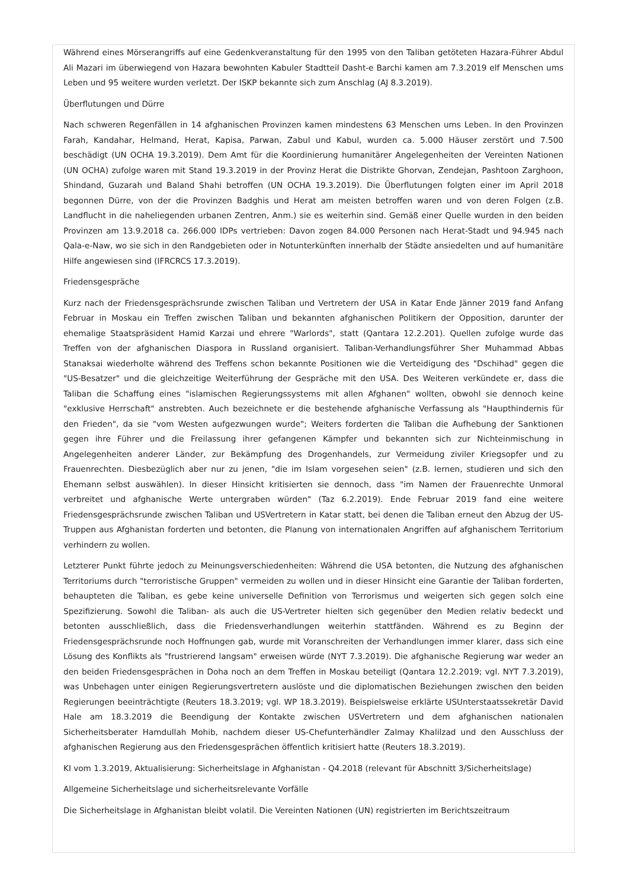Während eines Mörserangriffs auf eine Gedenkveranstaltung für den 1995 von den Taliban getöteten Hazara-Führer Abdul Ali Mazari im überwiegend von Hazara bewohnten Kabuler Stadtteil Dasht-e Barchi kamen am 7.3.2019 elf Menschen ums Leben und 95 weitere wurden verletzt. Der ISKP bekannte sich zum Anschlag (AJ 8.3.2019).
Überflutungen und Dürre
Nach schweren Regenfällen in 14 afghanischen Provinzen kamen mindestens 63 Menschen ums Leben. In den Provinzen Farah, Kandahar, Helmand, Herat, Kapisa, Parwan, Zabul und Kabul, wurden ca. 5.000 Häuser zerstört und 7.500 beschädigt (UN OCHA 19.3.2019). Dem Amt für die Koordinierung humanitärer Angelegenheiten der Vereinten Nationen (UN OCHA) zufolge waren mit Stand 19.3.2019 in der Provinz Herat die Distrikte Ghorvan, Zendejan, Pashtoon Zarghoon, Shindand, Guzarah und Baland Shahi betroffen (UN OCHA 19.3.2019). Die Überflutungen folgten einer im April 2018 begonnen Dürre, von der die Provinzen Badghis und Herat am meisten betroffen waren und von deren Folgen (z.B. Landflucht in die naheliegenden urbanen Zentren, Anm.) sie es weiterhin sind. Gemäß einer Quelle wurden in den beiden Provinzen am 13.9.2018 ca. 266.000 IDPs vertrieben: Davon zogen 84.000 Personen nach Herat-Stadt und 94.945 nach Qala-e-Naw, wo sie sich in den Randgebieten oder in Notunterkünften innerhalb der Städte ansiedelten und auf humanitäre Hilfe angewiesen sind (IFRCRCS 17.3.2019).
Friedensgespräche
Kurz nach der Friedensgesprächsrunde zwischen Taliban und Vertretern der USA in Katar Ende Jänner 2019 fand Anfang Februar in Moskau ein Treffen zwischen Taliban und bekannten afghanischen Politikern der Opposition, darunter der ehemalige Staatspräsident Hamid Karzai und ehrere "Warlords", statt (Qantara 12.2.201). Quellen zufolge wurde das Treffen von der afghanischen Diaspora in Russland organisiert. Taliban-Verhandlungsführer Sher Muhammad Abbas Stanaksai wiederholte während des Treffens schon bekannte Positionen wie die Verteidigung des "Dschihad" gegen die "US-Besatzer" und die gleichzeitige Weiterführung der Gespräche mit den USA. Des Weiteren verkündete er, dass die Taliban die Schaffung eines "islamischen Regierungssystems mit allen Afghanen" wollten, obwohl sie dennoch keine "exklusive Herrschaft" anstrebten. Auch bezeichnete er die bestehende afghanische Verfassung als "Haupthindernis für den Frieden", da sie "vom Westen aufgezwungen wurde"; Weiters forderten die Taliban die Aufhebung der Sanktionen gegen ihre Führer und die Freilassung ihrer gefangenen Kämpfer und bekannten sich zur Nichteinmischung in Angelegenheiten anderer Länder, zur Bekämpfung des Drogenhandels, zur Vermeidung ziviler Kriegsopfer und zu Frauenrechten. Diesbezüglich aber nur zu jenen, "die im Islam vorgesehen seien" (z.B. lernen, studieren und sich den Ehemann selbst auswählen). In dieser Hinsicht kritisierten sie dennoch, dass "im Namen der Frauenrechte Unmoral verbreitet und afghanische Werte untergraben würden" (Taz 6.2.2019). Ende Februar 2019 fand eine weitere Friedensgesprächsrunde zwischen Taliban und USVertretern in Katar statt, bei denen die Taliban erneut den Abzug der US-Truppen aus Afghanistan forderten und betonten, die Planung von internationalen Angriffen auf afghanischem Territorium verhindern zu wollen.
Letzterer Punkt führte jedoch zu Meinungsverschiedenheiten: Während die USA betonten, die Nutzung des afghanischen Territoriums durch "terroristische Gruppen" vermeiden zu wollen und in dieser Hinsicht eine Garantie der Taliban forderten, behaupteten die Taliban, es gebe keine universelle Definition von Terrorismus und weigerten sich gegen solch eine Spezifizierung. Sowohl die Taliban- als auch die US-Vertreter hielten sich gegenüber den Medien relativ bedeckt und betonten ausschließlich, dass die Friedensverhandlungen weiterhin stattfänden. Während es zu Beginn der Friedensgesprächsrunde noch Hoffnungen gab, wurde mit Voranschreiten der Verhandlungen immer klarer, dass sich eine Lösung des Konflikts als "frustrierend langsam" erweisen würde (NYT 7.3.2019). Die afghanische Regierung war weder an den beiden Friedensgesprächen in Doha noch an dem Treffen in Moskau beteiligt (Qantara 12.2.2019; vgl. NYT 7.3.2019), was Unbehagen unter einigen Regierungsvertretern auslöste und die diplomatischen Beziehungen zwischen den beiden Regierungen beeinträchtigte (Reuters 18.3.2019; vgl. WP 18.3.2019). Beispielsweise erklärte USUnterstaatssekretär David Hale am 18.3.2019 die Beendigung der Kontakte zwischen USVertretern und dem afghanischen nationalen Sicherheitsberater Hamdullah Mohib, nachdem dieser US-Chefunterhändler Zalmay Khalilzad und den Ausschluss der afghanischen Regierung aus den Friedensgesprächen öffentlich kritisiert hatte (Reuters 18.3.2019).
KI vom 1.3.2019, Aktualisierung: Sicherheitslage in Afghanistan - Q4.2018 (relevant für Abschnitt 3/Sicherheitslage)
Allgemeine Sicherheitslage und sicherheitsrelevante Vorfälle
Die Sicherheitslage in Afghanistan bleibt volatil. Die Vereinten Nationen (UN) registrierten im Berichtszeitraum